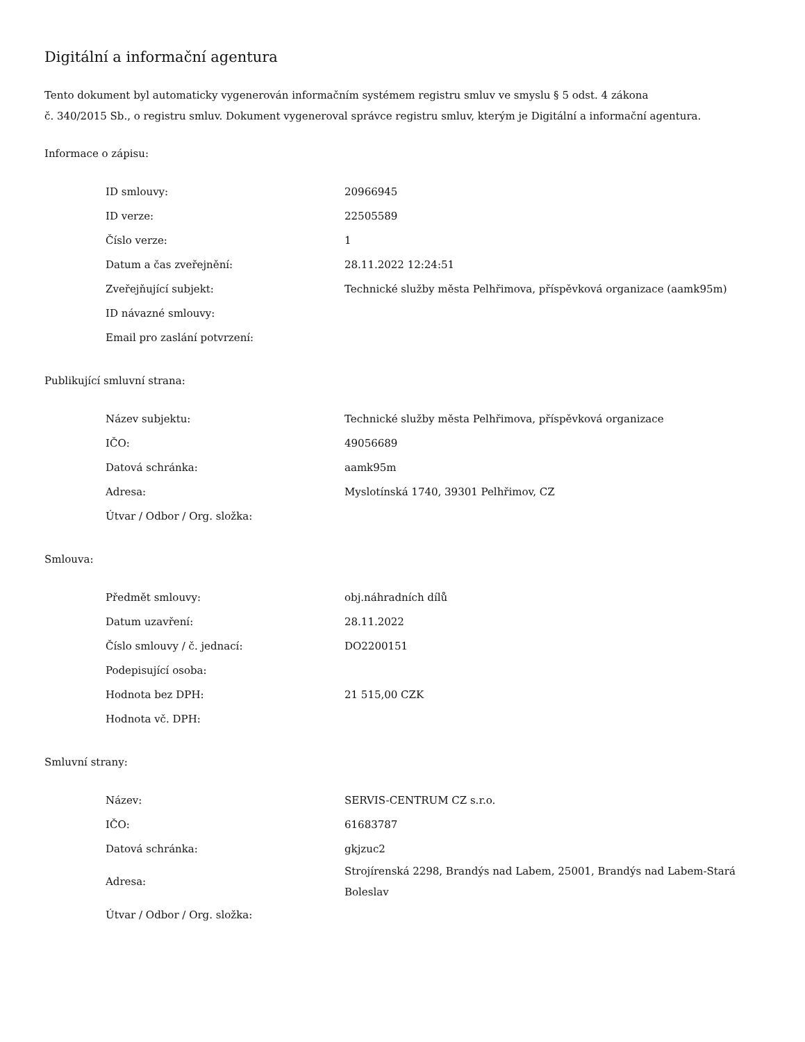Digitální a informační agentura
Tento dokument byl automaticky vygenerován informačním systémem registru smluv ve smyslu § 5 odst. 4 zákona
č. 340/2015 Sb., o registru smluv. Dokument vygeneroval správce registru smluv, kterým je Digitální a informační agentura.
Informace o zápisu:
| ID smlouvy: | 20966945 |
| ID verze: | 22505589 |
| Číslo verze: | 1 |
| Datum a čas zveřejnění: | 28.11.2022 12:24:51 |
| Zveřejňující subjekt: | Technické služby města Pelhřimova, příspěvková organizace (aamk95m) |
| ID návazné smlouvy: | |
| Email pro zaslání potvrzení: | |
Publikující smluvní strana:
| Název subjektu: | Technické služby města Pelhřimova, příspěvková organizace |
| IČO: | 49056689 |
| Datová schránka: | aamk95m |
| Adresa: | Myslotínská 1740, 39301 Pelhřimov, CZ |
| Útvar / Odbor / Org. složka: | |
Smlouva:
| Předmět smlouvy: | obj.náhradních dílů |
| Datum uzavření: | 28.11.2022 |
| Číslo smlouvy / č. jednací: | DO2200151 |
| Podepisující osoba: | |
| Hodnota bez DPH: | 21 515,00 CZK |
| Hodnota vč. DPH: | |
Smluvní strany:
| Název: | SERVIS-CENTRUM CZ s.r.o. |
| IČO: | 61683787 |
| Datová schránka: | gkjzuc2 |
| Adresa: | Strojírenská 2298, Brandýs nad Labem, 25001, Brandýs nad Labem-Stará Boleslav |
| Útvar / Odbor / Org. složka: | |